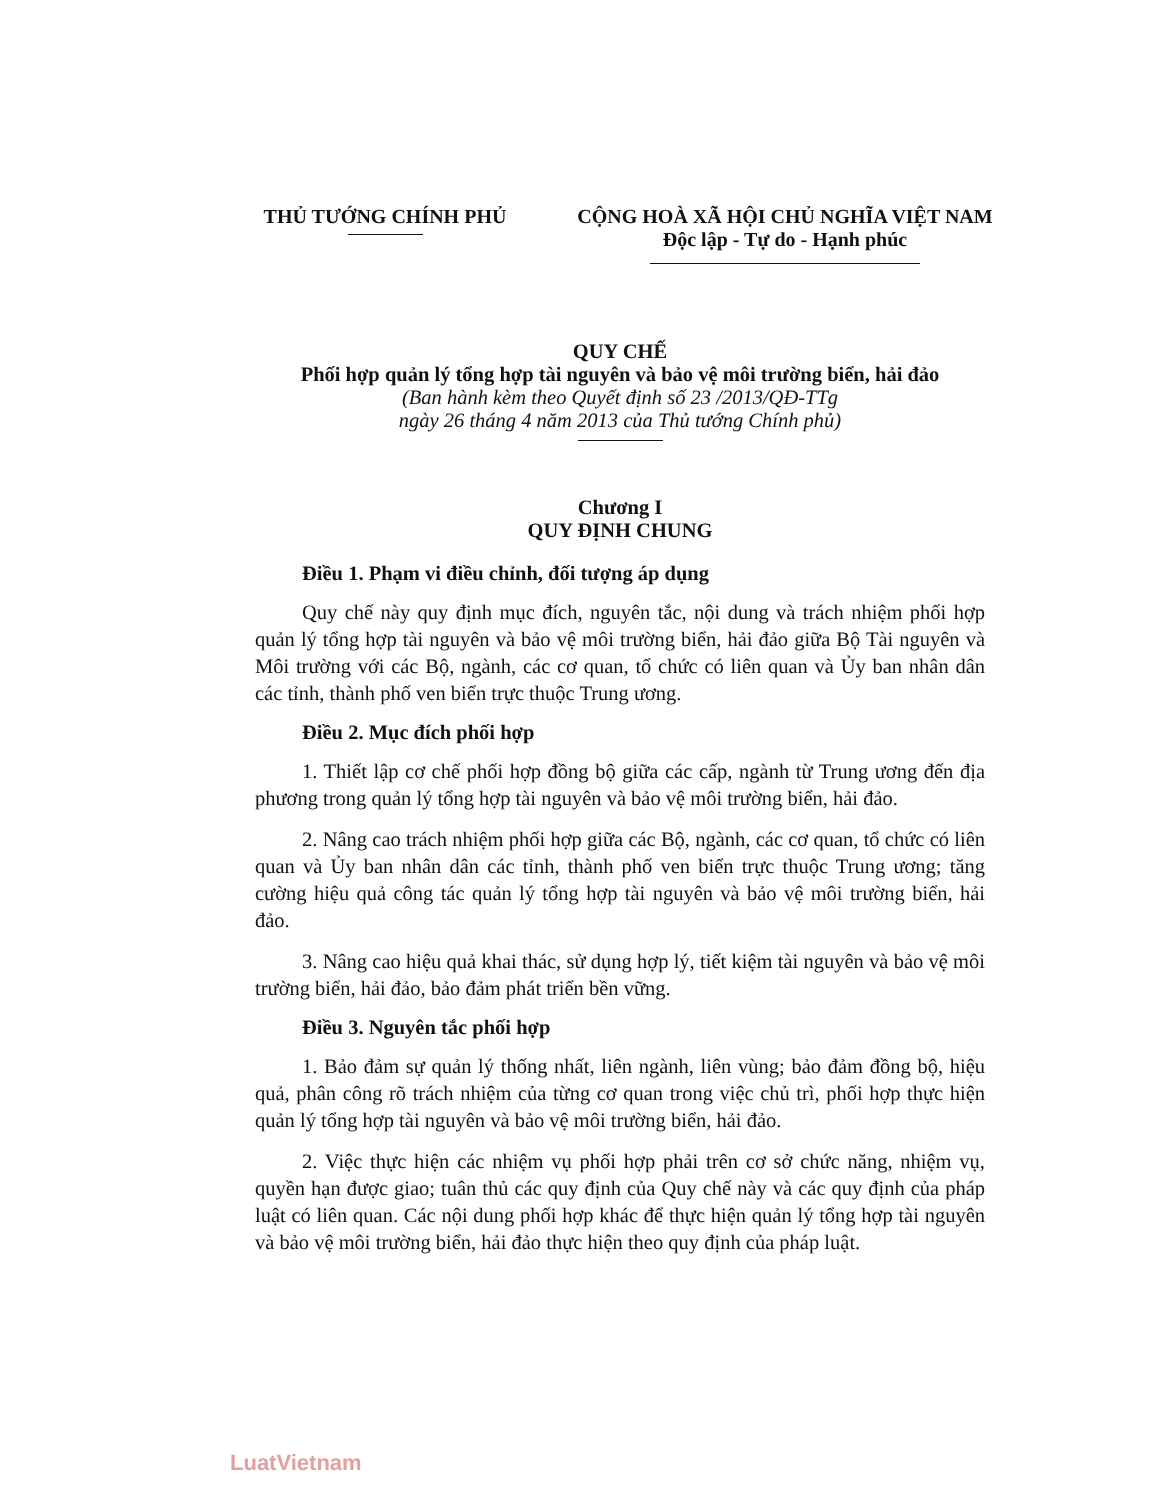THỦ TƯỚNG CHÍNH PHỦ CỘNG HOÀ XÃ HỘI CHỦ NGHĨA VIỆT NAM
Độc lập - Tự do - Hạnh phúc
QUY CHẾ
Phối hợp quản lý tổng hợp tài nguyên và bảo vệ môi trường biển, hải đảo
(Ban hành kèm theo Quyết định số 23 /2013/QĐ-TTg
ngày 26 tháng 4 năm 2013 của Thủ tướng Chính phủ)
Chương I
QUY ĐỊNH CHUNG
Điều 1. Phạm vi điều chỉnh, đối tượng áp dụng
Quy chế này quy định mục đích, nguyên tắc, nội dung và trách nhiệm phối hợp quản lý tổng hợp tài nguyên và bảo vệ môi trường biển, hải đảo giữa Bộ Tài nguyên và Môi trường với các Bộ, ngành, các cơ quan, tổ chức có liên quan và Ủy ban nhân dân các tỉnh, thành phố ven biển trực thuộc Trung ương.
Điều 2. Mục đích phối hợp
1. Thiết lập cơ chế phối hợp đồng bộ giữa các cấp, ngành từ Trung ương đến địa phương trong quản lý tổng hợp tài nguyên và bảo vệ môi trường biển, hải đảo.
2. Nâng cao trách nhiệm phối hợp giữa các Bộ, ngành, các cơ quan, tổ chức có liên quan và Ủy ban nhân dân các tỉnh, thành phố ven biển trực thuộc Trung ương; tăng cường hiệu quả công tác quản lý tổng hợp tài nguyên và bảo vệ môi trường biển, hải đảo.
3. Nâng cao hiệu quả khai thác, sử dụng hợp lý, tiết kiệm tài nguyên và bảo vệ môi trường biển, hải đảo, bảo đảm phát triển bền vững.
Điều 3. Nguyên tắc phối hợp
1. Bảo đảm sự quản lý thống nhất, liên ngành, liên vùng; bảo đảm đồng bộ, hiệu quả, phân công rõ trách nhiệm của từng cơ quan trong việc chủ trì, phối hợp thực hiện quản lý tổng hợp tài nguyên và bảo vệ môi trường biển, hải đảo.
2. Việc thực hiện các nhiệm vụ phối hợp phải trên cơ sở chức năng, nhiệm vụ, quyền hạn được giao; tuân thủ các quy định của Quy chế này và các quy định của pháp luật có liên quan. Các nội dung phối hợp khác để thực hiện quản lý tổng hợp tài nguyên và bảo vệ môi trường biển, hải đảo thực hiện theo quy định của pháp luật.
LuatVietnam